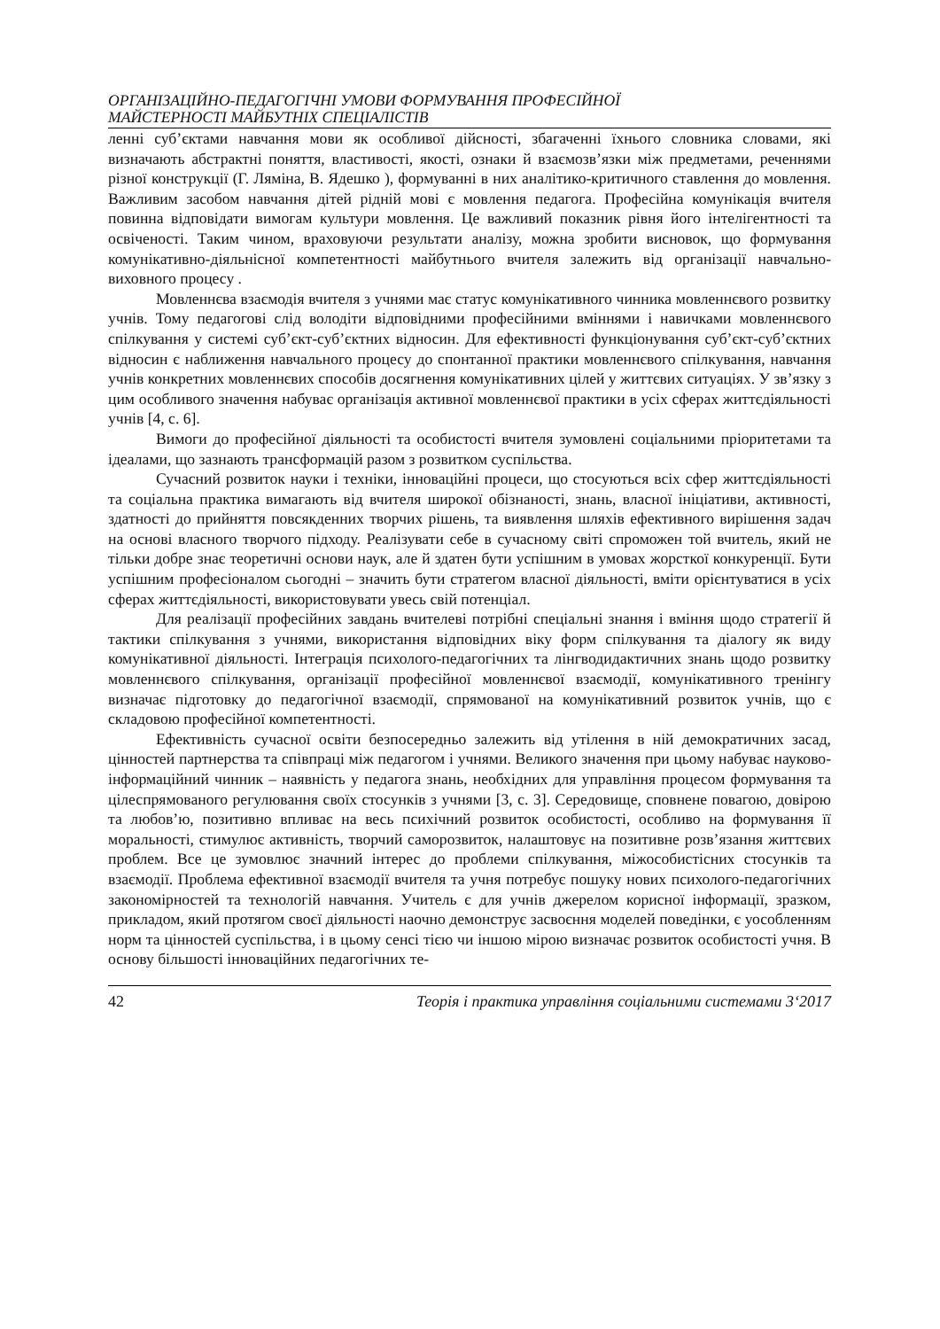ОРГАНІЗАЦІЙНО-ПЕДАГОГІЧНІ УМОВИ ФОРМУВАННЯ ПРОФЕСІЙНОЇ
МАЙСТЕРНОСТІ МАЙБУТНІХ СПЕЦІАЛІСТІВ
ленні суб’єктами навчання мови як особливої дійсності, збагаченні їхнього словника словами, які визначають абстрактні поняття, властивості, якості, ознаки й взаємозв’язки між предметами, реченнями різної конструкції (Г. Ляміна, В. Ядешко ), формуванні в них аналітико-критичного ставлення до мовлення. Важливим засобом навчання дітей рідній мові є мовлення педагога. Професійна комунікація вчителя повинна відповідати вимогам культури мовлення. Це важливий показник рівня його інтелігентності та освіченості. Таким чином, враховуючи результати аналізу, можна зробити висновок, що формування комунікативно-діяльнісної компетентності майбутнього вчителя залежить від організації навчально-виховного процесу .
Мовленнєва взаємодія вчителя з учнями має статус комунікативного чинника мовленнєвого розвитку учнів. Тому педагогові слід володіти відповідними професійними вміннями і навичками мовленнєвого спілкування у системі суб’єкт-суб’єктних відносин. Для ефективності функціонування суб’єкт-суб’єктних відносин є наближення навчального процесу до спонтанної практики мовленнєвого спілкування, навчання учнів конкретних мовленнєвих способів досягнення комунікативних цілей у життєвих ситуаціях. У зв’язку з цим особливого значення набуває організація активної мовленнєвої практики в усіх сферах життєдіяльності учнів [4, с. 6].
Вимоги до професійної діяльності та особистості вчителя зумовлені соціальними пріоритетами та ідеалами, що зазнають трансформацій разом з розвитком суспільства.
Сучасний розвиток науки і техніки, інноваційні процеси, що стосуються всіх сфер життєдіяльності та соціальна практика вимагають від вчителя широкої обізнаності, знань, власної ініціативи, активності, здатності до прийняття повсякденних творчих рішень, та виявлення шляхів ефективного вирішення задач на основі власного творчого підходу. Реалізувати себе в сучасному світі спроможен той вчитель, який не тільки добре знає теоретичні основи наук, але й здатен бути успішним в умовах жорсткої конкуренції. Бути успішним професіоналом сьогодні – значить бути стратегом власної діяльності, вміти орієнтуватися в усіх сферах життєдіяльності, використовувати увесь свій потенціал.
Для реалізації професійних завдань вчителеві потрібні спеціальні знання і вміння щодо стратегії й тактики спілкування з учнями, використання відповідних віку форм спілкування та діалогу як виду комунікативної діяльності. Інтеграція психолого-педагогічних та лінгводидактичних знань щодо розвитку мовленнєвого спілкування, організації професійної мовленнєвої взаємодії, комунікативного тренінгу визначає підготовку до педагогічної взаємодії, спрямованої на комунікативний розвиток учнів, що є складовою професійної компетентності.
Ефективність сучасної освіти безпосередньо залежить від утілення в ній демократичних засад, цінностей партнерства та співпраці між педагогом і учнями. Великого значення при цьому набуває науково-інформаційний чинник – наявність у педагога знань, необхідних для управління процесом формування та цілеспрямованого регулювання своїх стосунків з учнями [3, с. 3]. Середовище, сповнене повагою, довірою та любов’ю, позитивно впливає на весь психічний розвиток особистості, особливо на формування її моральності, стимулює активність, творчий саморозвиток, налаштовує на позитивне розв’язання життєвих проблем. Все це зумовлює значний інтерес до проблеми спілкування, міжособистісних стосунків та взаємодії. Проблема ефективної взаємодії вчителя та учня потребує пошуку нових психолого-педагогічних закономірностей та технологій навчання. Учитель є для учнів джерелом корисної інформації, зразком, прикладом, який протягом своєї діяльності наочно демонструє засвоєння моделей поведінки, є уособленням норм та цінностей суспільства, і в цьому сенсі тією чи іншою мірою визначає розвиток особистості учня. В основу більшості інноваційних педагогічних те-
42 Теорія і практика управління соціальними системами 3‘2017